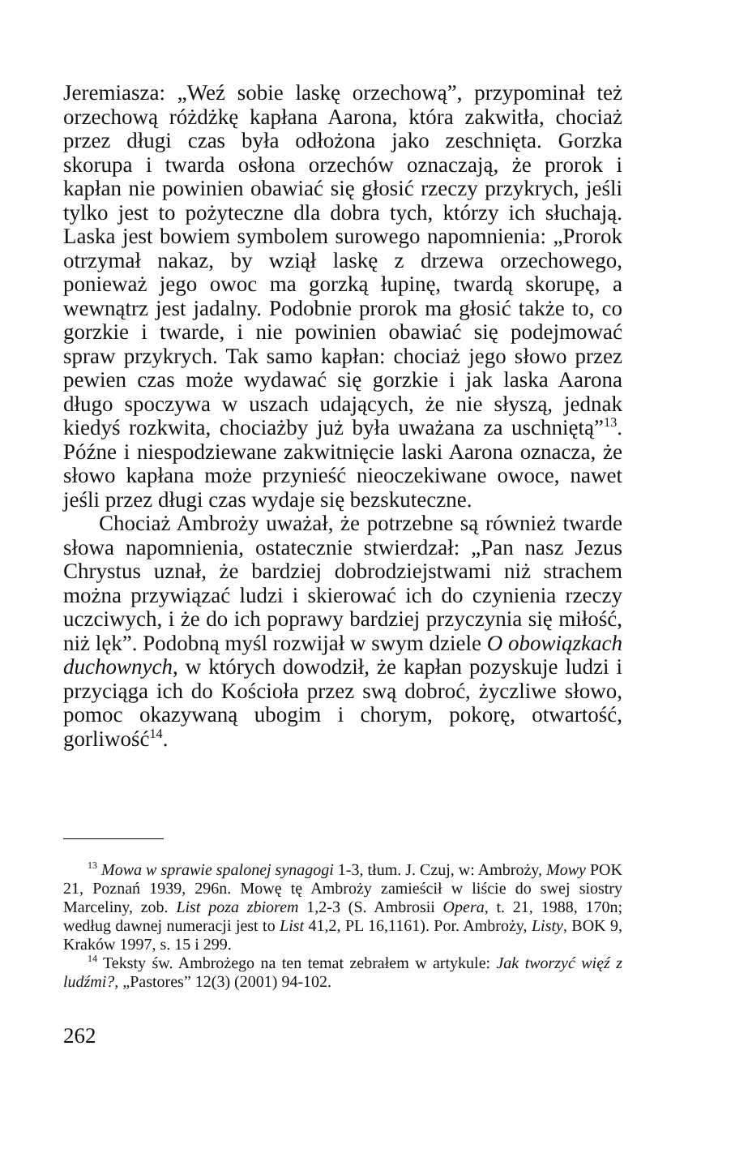Jeremiasza: „Weź sobie laskę orzechową”, przypominał też orzechową różdżkę kapłana Aarona, która zakwitła, chociaż przez długi czas była odłożona jako zeschnięta. Gorzka skorupa i twarda osłona orzechów oznaczają, że prorok i kapłan nie powinien obawiać się głosić rzeczy przykrych, jeśli tylko jest to pożyteczne dla dobra tych, którzy ich słuchają. Laska jest bowiem symbolem surowego napomnienia: „Prorok otrzymał nakaz, by wziął laskę z drzewa orzechowego, ponieważ jego owoc ma gorzką łupinę, twardą skorupę, a wewnątrz jest jadalny. Podobnie prorok ma głosić także to, co gorzkie i twarde, i nie powinien obawiać się podejmować spraw przykrych. Tak samo kapłan: chociaż jego słowo przez pewien czas może wydawać się gorzkie i jak laska Aarona długo spoczywa w uszach udających, że nie słyszą, jednak kiedyś rozkwita, chociażby już była uważana za uschniętą”<sup>13</sup>. Późne i niespodziewane zakwitnięcie laski Aarona oznacza, że słowo kapłana może przynieść nieoczekiwane owoce, nawet jeśli przez długi czas wydaje się bezskuteczne.
Chociaż Ambroży uważał, że potrzebne są również twarde słowa napomnienia, ostatecznie stwierdzał: „Pan nasz Jezus Chrystus uznał, że bardziej dobrodziejstwami niż strachem można przywiązać ludzi i skierować ich do czynienia rzeczy uczciwych, i że do ich poprawy bardziej przyczynia się miłość, niż lęk”. Podobną myśl rozwijał w swym dziele O obowiązkach duchownych, w których dowodził, że kapłan pozyskuje ludzi i przyciąga ich do Kościoła przez swą dobroć, życzliwe słowo, pomoc okazywaną ubogim i chorym, pokorę, otwartość, gorliwość<sup>14</sup>.
<sup>13</sup> Mowa w sprawie spalonej synagogi 1-3, tłum. J. Czuj, w: Ambroży, Mowy POK 21, Poznań 1939, 296n. Mowę tę Ambroży zamieścił w liście do swej siostry Marceliny, zob. List poza zbiorem 1,2-3 (S. Ambrosii Opera, t. 21, 1988, 170n; według dawnej numeracji jest to List 41,2, PL 16,1161). Por. Ambroży, Listy, BOK 9, Kraków 1997, s. 15 i 299.
<sup>14</sup> Teksty św. Ambrożego na ten temat zebrałem w artykule: Jak tworzyć więź z ludźmi?, „Pastores” 12(3) (2001) 94-102.
262